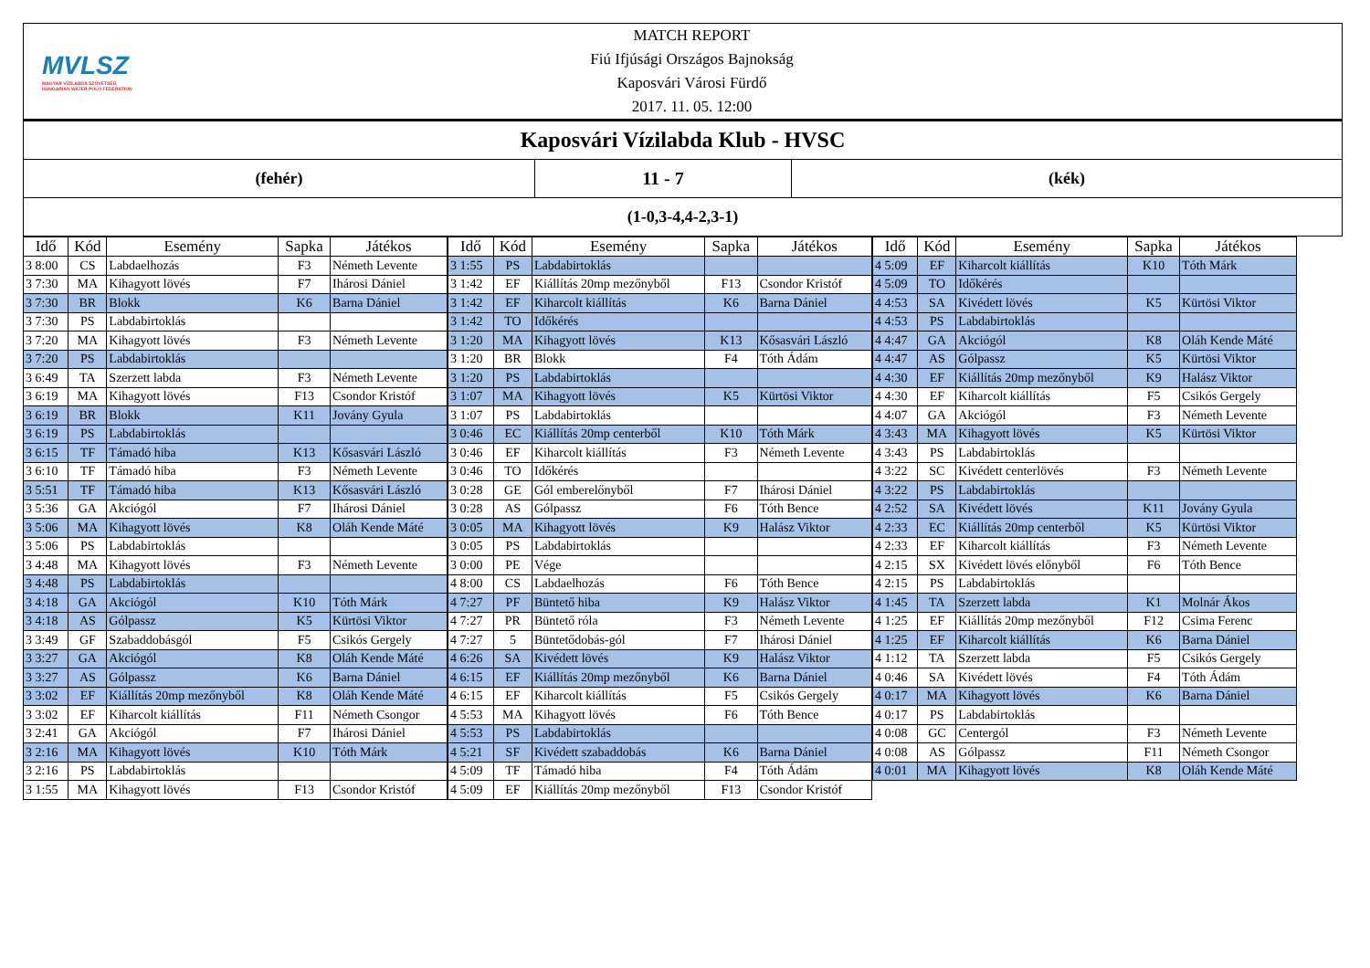MVLSZ
MAGYAR VÍZILABDA SZÖVETSÉG
HUNGARIAN WATER POLO FEDERATION
MATCH REPORT
Fiú Ifjúsági Országos Bajnokság
Kaposvári Városi Fürdő
2017. 11. 05. 12:00
Kaposvári Vízilabda Klub - HVSC
(fehér) 11 - 7 (kék)
(1-0,3-4,4-2,3-1)
| Idő | Kód | Esemény | Sapka | Játékos |
| --- | --- | --- | --- | --- |
| 3 8:00 | CS | Labdaelhozás | F3 | Németh Levente |
| 3 7:30 | MA | Kihagyott lövés | F7 | Ihárosi Dániel |
| 3 7:30 | BR | Blokk | K6 | Barna Dániel |
| 3 7:30 | PS | Labdabirtoklás | | |
| 3 7:20 | MA | Kihagyott lövés | F3 | Németh Levente |
| 3 7:20 | PS | Labdabirtoklás | | |
| 3 6:49 | TA | Szerzett labda | F3 | Németh Levente |
| 3 6:19 | MA | Kihagyott lövés | F13 | Csondor Kristóf |
| 3 6:19 | BR | Blokk | K11 | Jovány Gyula |
| 3 6:19 | PS | Labdabirtoklás | | |
| 3 6:15 | TF | Támadó hiba | K13 | Kősasvári László |
| 3 6:10 | TF | Támadó hiba | F3 | Németh Levente |
| 3 5:51 | TF | Támadó hiba | K13 | Kősasvári László |
| 3 5:36 | GA | Akciógól | F7 | Ihárosi Dániel |
| 3 5:06 | MA | Kihagyott lövés | K8 | Oláh Kende Máté |
| 3 5:06 | PS | Labdabirtoklás | | |
| 3 4:48 | MA | Kihagyott lövés | F3 | Németh Levente |
| 3 4:48 | PS | Labdabirtoklás | | |
| 3 4:18 | GA | Akciógól | K10 | Tóth Márk |
| 3 4:18 | AS | Gólpassz | K5 | Kürtösi Viktor |
| 3 3:49 | GF | Szabaddobásgól | F5 | Csikós Gergely |
| 3 3:27 | GA | Akciógól | K8 | Oláh Kende Máté |
| 3 3:27 | AS | Gólpassz | K6 | Barna Dániel |
| 3 3:02 | EF | Kiállítás 20mp mezőnyből | K8 | Oláh Kende Máté |
| 3 3:02 | EF | Kiharcolt kiállítás | F11 | Németh Csongor |
| 3 2:41 | GA | Akciógól | F7 | Ihárosi Dániel |
| 3 2:16 | MA | Kihagyott lövés | K10 | Tóth Márk |
| 3 2:16 | PS | Labdabirtoklás | | |
| 3 1:55 | MA | Kihagyott lövés | F13 | Csondor Kristóf |
| Idő | Kód | Esemény | Sapka | Játékos |
| --- | --- | --- | --- | --- |
| 3 1:55 | PS | Labdabirtoklás | | |
| 3 1:42 | EF | Kiállítás 20mp mezőnyből | F13 | Csondor Kristóf |
| 3 1:42 | EF | Kiharcolt kiállítás | K6 | Barna Dániel |
| 3 1:42 | TO | Időkérés | | |
| 3 1:20 | MA | Kihagyott lövés | K13 | Kősasvári László |
| 3 1:20 | BR | Blokk | F4 | Tóth Ádám |
| 3 1:20 | PS | Labdabirtoklás | | |
| 3 1:07 | MA | Kihagyott lövés | K5 | Kürtösi Viktor |
| 3 1:07 | PS | Labdabirtoklás | | |
| 3 0:46 | EC | Kiállítás 20mp centerből | K10 | Tóth Márk |
| 3 0:46 | EF | Kiharcolt kiállítás | F3 | Németh Levente |
| 3 0:46 | TO | Időkérés | | |
| 3 0:28 | GE | Gól emberelőnyből | F7 | Ihárosi Dániel |
| 3 0:28 | AS | Gólpassz | F6 | Tóth Bence |
| 3 0:05 | MA | Kihagyott lövés | K9 | Halász Viktor |
| 3 0:05 | PS | Labdabirtoklás | | |
| 3 0:00 | PE | Vége | | |
| 4 8:00 | CS | Labdaelhozás | F6 | Tóth Bence |
| 4 7:27 | PF | Büntető hiba | K9 | Halász Viktor |
| 4 7:27 | PR | Büntető róla | F3 | Németh Levente |
| 4 7:27 | 5 | Büntetődobás-gól | F7 | Ihárosi Dániel |
| 4 6:26 | SA | Kivédett lövés | K9 | Halász Viktor |
| 4 6:15 | EF | Kiállítás 20mp mezőnyből | K6 | Barna Dániel |
| 4 6:15 | EF | Kiharcolt kiállítás | F5 | Csikós Gergely |
| 4 5:53 | MA | Kihagyott lövés | F6 | Tóth Bence |
| 4 5:53 | PS | Labdabirtoklás | | |
| 4 5:21 | SF | Kivédett szabaddobás | K6 | Barna Dániel |
| 4 5:09 | TF | Támadó hiba | F4 | Tóth Ádám |
| 4 5:09 | EF | Kiállítás 20mp mezőnyből | F13 | Csondor Kristóf |
| Idő | Kód | Esemény | Sapka | Játékos |
| --- | --- | --- | --- | --- |
| 4 5:09 | EF | Kiharcolt kiállítás | K10 | Tóth Márk |
| 4 5:09 | TO | Időkérés | | |
| 4 4:53 | SA | Kivédett lövés | K5 | Kürtösi Viktor |
| 4 4:53 | PS | Labdabirtoklás | | |
| 4 4:47 | GA | Akciógól | K8 | Oláh Kende Máté |
| 4 4:47 | AS | Gólpassz | K5 | Kürtösi Viktor |
| 4 4:30 | EF | Kiállítás 20mp mezőnyből | K9 | Halász Viktor |
| 4 4:30 | EF | Kiharcolt kiállítás | F5 | Csikós Gergely |
| 4 4:07 | GA | Akciógól | F3 | Németh Levente |
| 4 3:43 | MA | Kihagyott lövés | K5 | Kürtösi Viktor |
| 4 3:43 | PS | Labdabirtoklás | | |
| 4 3:22 | SC | Kivédett centerlövés | F3 | Németh Levente |
| 4 3:22 | PS | Labdabirtoklás | | |
| 4 2:52 | SA | Kivédett lövés | K11 | Jovány Gyula |
| 4 2:33 | EC | Kiállítás 20mp centerből | K5 | Kürtösi Viktor |
| 4 2:33 | EF | Kiharcolt kiállítás | F3 | Németh Levente |
| 4 2:15 | SX | Kivédett lövés előnyből | F6 | Tóth Bence |
| 4 2:15 | PS | Labdabirtoklás | | |
| 4 1:45 | TA | Szerzett labda | K1 | Molnár Ákos |
| 4 1:25 | EF | Kiállítás 20mp mezőnyből | F12 | Csima Ferenc |
| 4 1:25 | EF | Kiharcolt kiállítás | K6 | Barna Dániel |
| 4 1:12 | TA | Szerzett labda | F5 | Csikós Gergely |
| 4 0:46 | SA | Kivédett lövés | F4 | Tóth Ádám |
| 4 0:17 | MA | Kihagyott lövés | K6 | Barna Dániel |
| 4 0:17 | PS | Labdabirtoklás | | |
| 4 0:08 | GC | Centergól | F3 | Németh Levente |
| 4 0:08 | AS | Gólpassz | F11 | Németh Csongor |
| 4 0:01 | MA | Kihagyott lövés | K8 | Oláh Kende Máté |